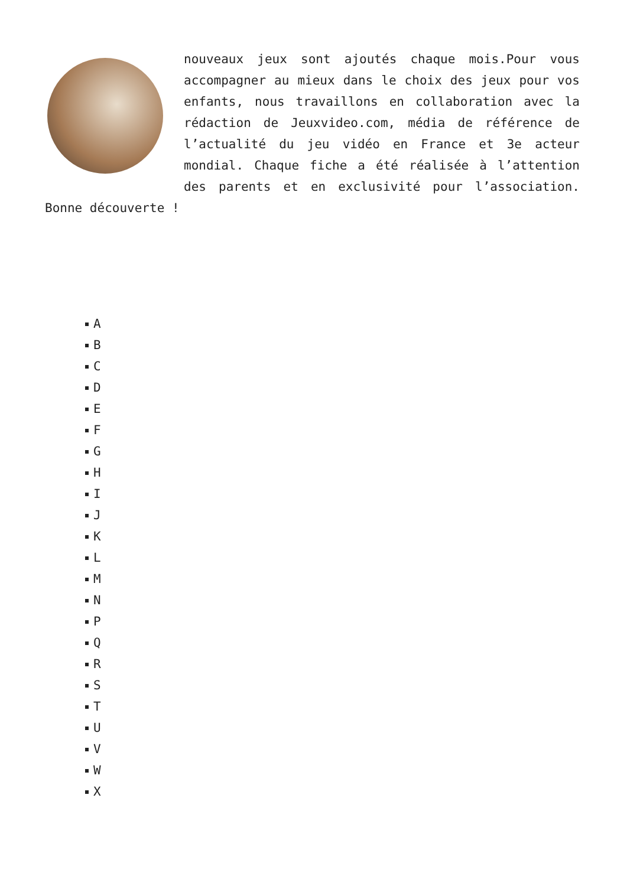nouveaux jeux sont ajoutés chaque mois.Pour vous accompagner au mieux dans le choix des jeux pour vos enfants, nous travaillons en collaboration avec la rédaction de Jeuxvideo.com, média de référence de l’actualité du jeu vidéo en France et 3e acteur mondial. Chaque fiche a été réalisée à l’attention des parents et en exclusivité pour l’association. Bonne découverte !
A
B
C
D
E
F
G
H
I
J
K
L
M
N
P
Q
R
S
T
U
V
W
X